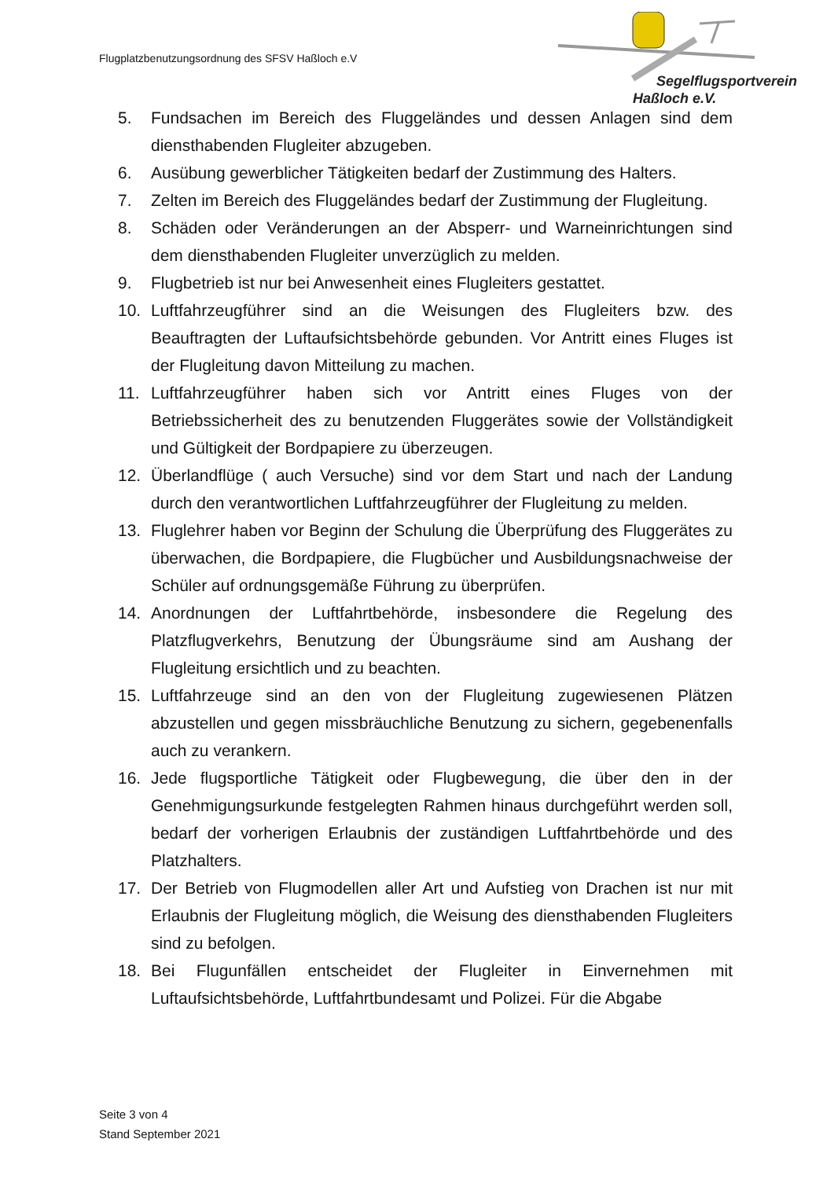Flugplatzbenutzungsordnung des SFSV Haßloch e.V
Segelflugsportverein
Haßloch e.V.
5. Fundsachen im Bereich des Fluggeländes und dessen Anlagen sind dem diensthabenden Flugleiter abzugeben.
6. Ausübung gewerblicher Tätigkeiten bedarf der Zustimmung des Halters.
7. Zelten im Bereich des Fluggeländes bedarf der Zustimmung der Flugleitung.
8. Schäden oder Veränderungen an der Absperr- und Warneinrichtungen sind dem diensthabenden Flugleiter unverzüglich zu melden.
9. Flugbetrieb ist nur bei Anwesenheit eines Flugleiters gestattet.
10. Luftfahrzeugführer sind an die Weisungen des Flugleiters bzw. des Beauftragten der Luftaufsichtsbehörde gebunden. Vor Antritt eines Fluges ist der Flugleitung davon Mitteilung zu machen.
11. Luftfahrzeugführer haben sich vor Antritt eines Fluges von der Betriebssicherheit des zu benutzenden Fluggerätes sowie der Vollständigkeit und Gültigkeit der Bordpapiere zu überzeugen.
12. Überlandflüge ( auch Versuche) sind vor dem Start und nach der Landung durch den verantwortlichen Luftfahrzeugführer der Flugleitung zu melden.
13. Fluglehrer haben vor Beginn der Schulung die Überprüfung des Fluggerätes zu überwachen, die Bordpapiere, die Flugbücher und Ausbildungsnachweise der Schüler auf ordnungsgemäße Führung zu überprüfen.
14. Anordnungen der Luftfahrtbehörde, insbesondere die Regelung des Platzflugverkehrs, Benutzung der Übungsräume sind am Aushang der Flugleitung ersichtlich und zu beachten.
15. Luftfahrzeuge sind an den von der Flugleitung zugewiesenen Plätzen abzustellen und gegen missbräuchliche Benutzung zu sichern, gegebenenfalls auch zu verankern.
16. Jede flugsportliche Tätigkeit oder Flugbewegung, die über den in der Genehmigungsurkunde festgelegten Rahmen hinaus durchgeführt werden soll, bedarf der vorherigen Erlaubnis der zuständigen Luftfahrtbehörde und des Platzhalters.
17. Der Betrieb von Flugmodellen aller Art und Aufstieg von Drachen ist nur mit Erlaubnis der Flugleitung möglich, die Weisung des diensthabenden Flugleiters sind zu befolgen.
18. Bei Flugunfällen entscheidet der Flugleiter in Einvernehmen mit Luftaufsichtsbehörde, Luftfahrtbundesamt und Polizei. Für die Abgabe
Seite 3 von 4
Stand September 2021